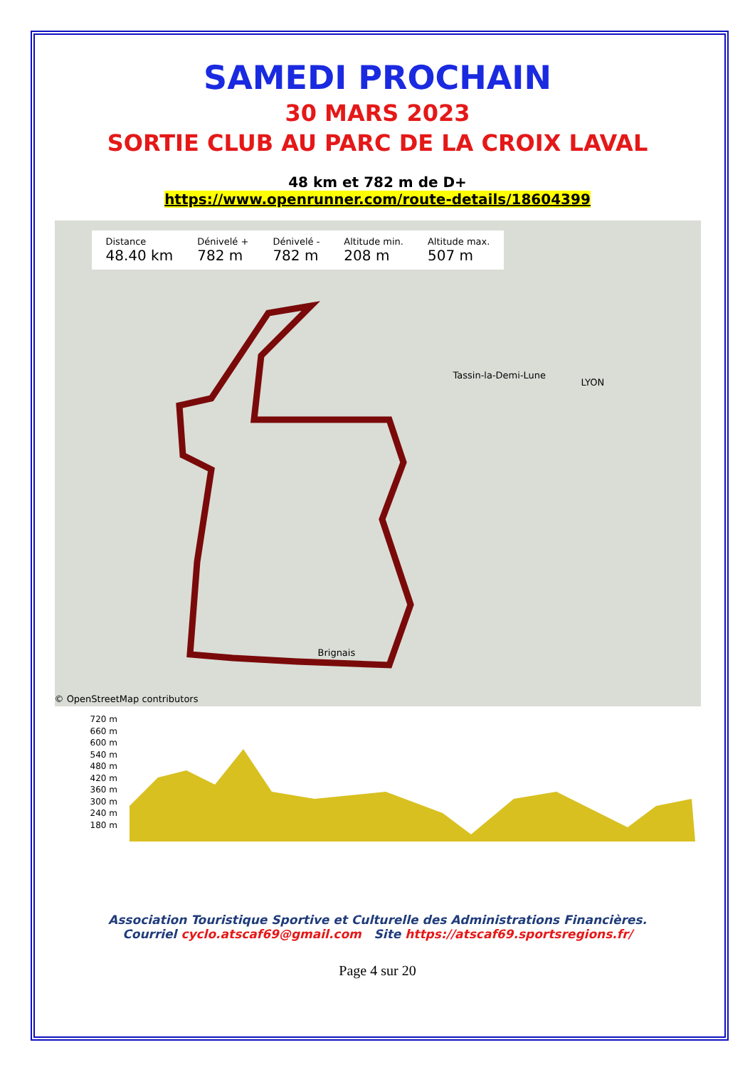SAMEDI PROCHAIN
30 MARS 2023
SORTIE CLUB AU PARC DE LA CROIX LAVAL
48 km et 782 m de D+
https://www.openrunner.com/route-details/18604399
Distance
48.40 km
Dénivelé +
782 m
Dénivelé -
782 m
Altitude min.
208 m
Altitude max.
507 m
Tassin-la-Demi-Lune
LYON
Brignais
© OpenStreetMap contributors
720 m
660 m
600 m
540 m
480 m
420 m
360 m
300 m
240 m
180 m
Association Touristique Sportive et Culturelle des Administrations Financières.
Courriel cyclo.atscaf69@gmail.com Site https://atscaf69.sportsregions.fr/
Page 4 sur 20